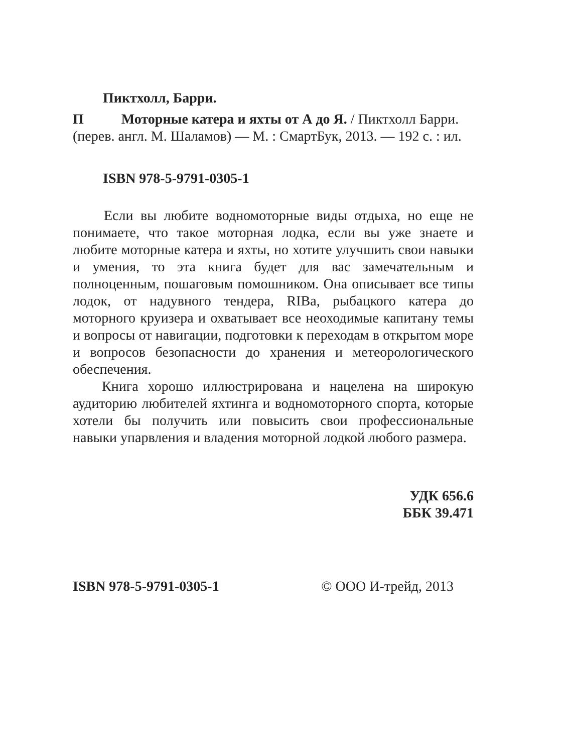Пиктхолл, Барри.
П Моторные катера и яхты от А до Я. / Пиктхолл Барри. (перев. англ. М. Шаламов) — М. : СмартБук, 2013. — 192 с. : ил.
ISBN 978-5-9791-0305-1
Если вы любите водномоторные виды отдыха, но еще не понимаете, что такое моторная лодка, если вы уже знаете и любите моторные катера и яхты, но хотите улучшить свои навыки и умения, то эта книга будет для вас замечательным и полноценным, пошаговым помошником. Она описывает все типы лодок, от надувного тендера, RIBa, рыбацкого катера до моторного круизера и охватывает все неоходимые капитану темы и вопросы от навигации, подготовки к переходам в открытом море и вопросов безопасности до хранения и метеорологического обеспечения.
Книга хорошо иллюстрирована и нацелена на широкую аудиторию любителей яхтинга и водномоторного спорта, которые хотели бы получить или повысить свои профессиональные навыки упарвления и владения моторной лодкой любого размера.
УДК 656.6
ББК 39.471
ISBN 978-5-9791-0305-1 © ООО И-трейд, 2013